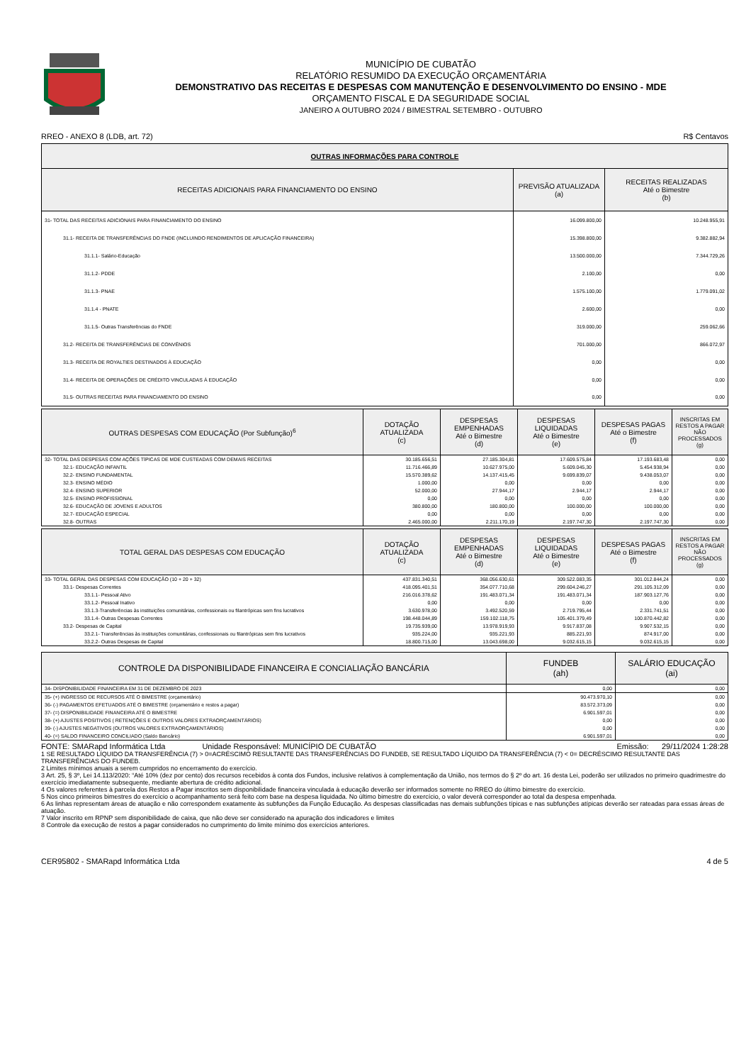MUNICÍPIO DE CUBATÃO
RELATÓRIO RESUMIDO DA EXECUÇÃO ORÇAMENTÁRIA
DEMONSTRATIVO DAS RECEITAS E DESPESAS COM MANUTENÇÃO E DESENVOLVIMENTO DO ENSINO - MDE
ORÇAMENTO FISCAL E DA SEGURIDADE SOCIAL
JANEIRO A OUTUBRO 2024 / BIMESTRAL SETEMBRO - OUTUBRO
RREO - ANEXO 8 (LDB, art. 72) R$ Centavos
| OUTRAS INFORMAÇÕES PARA CONTROLE | | |
| --- | --- | --- |
| RECEITAS ADICIONAIS PARA FINANCIAMENTO DO ENSINO | PREVISÃO ATUALIZADA (a) | RECEITAS REALIZADAS Até o Bimestre (b) |
| 31- TOTAL DAS RECEITAS ADICIONAIS PARA FINANCIAMENTO DO ENSINO | 16.099.800,00 | 10.248.955,91 |
| 31.1- RECEITA DE TRANSFERÊNCIAS DO FNDE (INCLUINDO RENDIMENTOS DE APLICAÇÃO FINANCEIRA) | 15.398.800,00 | 9.382.882,94 |
| 31.1.1- Salário-Educação | 13.500.000,00 | 7.344.729,26 |
| 31.1.2- PDDE | 2.100,00 | 0,00 |
| 31.1.3- PNAE | 1.575.100,00 | 1.779.091,02 |
| 31.1.4 - PNATE | 2.600,00 | 0,00 |
| 31.1.5- Outras Transferências do FNDE | 319.000,00 | 259.062,66 |
| 31.2- RECEITA DE TRANSFERÊNCIAS DE CONVÊNIOS | 701.000,00 | 866.072,97 |
| 31.3- RECEITA DE ROYALTIES DESTINADOS À EDUCAÇÃO | 0,00 | 0,00 |
| 31.4- RECEITA DE OPERAÇÕES DE CRÉDITO VINCULADAS À EDUCAÇÃO | 0,00 | 0,00 |
| 31.5- OUTRAS RECEITAS PARA FINANCIAMENTO DO ENSINO | 0,00 | 0,00 |
| OUTRAS DESPESAS COM EDUCAÇÃO (Por Subfunção)<sup>6</sup> | DOTAÇÃO ATUALIZADA (c) | DESPESAS EMPENHADAS Até o Bimestre (d) | DESPESAS LIQUIDADAS Até o Bimestre (e) | DESPESAS PAGAS Até o Bimestre (f) | INSCRITAS EM RESTOS A PAGAR NÃO PROCESSADOS (g) |
| --- | --- | --- | --- | --- | --- |
| 32- TOTAL DAS DESPESAS COM AÇÕES TÍPICAS DE MDE CUSTEADAS COM DEMAIS RECEITAS | 30.185.656,51 | 27.185.304,81 | 17.609.575,84 | 17.193.683,48 | 0,00 |
| 32.1- EDUCAÇÃO INFANTIL | 11.716.466,89 | 10.627.975,00 | 5.609.045,30 | 5.454.938,94 | 0,00 |
| 32.2- ENSINO FUNDAMENTAL | 15.570.389,62 | 14.137.415,45 | 9.699.839,07 | 9.438.053,07 | 0,00 |
| 32.3- ENSINO MÉDIO | 1.000,00 | 0,00 | 0,00 | 0,00 | 0,00 |
| 32.4- ENSINO SUPERIOR | 52.000,00 | 27.944,17 | 2.944,17 | 2.944,17 | 0,00 |
| 32.5- ENSINO PROFISSIONAL | 0,00 | 0,00 | 0,00 | 0,00 | 0,00 |
| 32.6- EDUCAÇÃO DE JOVENS E ADULTOS | 380.800,00 | 180.800,00 | 100.000,00 | 100.000,00 | 0,00 |
| 32.7- EDUCAÇÃO ESPECIAL | 0,00 | 0,00 | 0,00 | 0,00 | 0,00 |
| 32.8- OUTRAS | 2.465.000,00 | 2.211.170,19 | 2.197.747,30 | 2.197.747,30 | 0,00 |
| TOTAL GERAL DAS DESPESAS COM EDUCAÇÃO | DOTAÇÃO ATUALIZADA (c) | DESPESAS EMPENHADAS Até o Bimestre (d) | DESPESAS LIQUIDADAS Até o Bimestre (e) | DESPESAS PAGAS Até o Bimestre (f) | INSCRITAS EM RESTOS A PAGAR NÃO PROCESSADOS (g) |
| --- | --- | --- | --- | --- | --- |
| 33- TOTAL GERAL DAS DESPESAS COM EDUCAÇÃO (10 + 20 + 32) | 437.831.340,51 | 368.056.630,61 | 309.522.083,35 | 301.012.844,24 | 0,00 |
| 33.1- Despesas Correntes | 418.095.401,51 | 354.077.710,68 | 299.604.246,27 | 291.105.312,09 | 0,00 |
| 33.1.1- Pessoal Ativo | 216.016.378,62 | 191.483.071,34 | 191.483.071,34 | 187.903.127,76 | 0,00 |
| 33.1.2- Pessoal Inativo | 0,00 | 0,00 | 0,00 | 0,00 | 0,00 |
| 33.1.3-Transferências às instituições comunitárias, confessionais ou filantrópicas sem fins lucrativos | 3.630.978,00 | 3.492.520,59 | 2.719.795,44 | 2.331.741,51 | 0,00 |
| 33.1.4- Outras Despesas Correntes | 198.448.044,89 | 159.102.118,75 | 105.401.379,49 | 100.870.442,82 | 0,00 |
| 33.2- Despesas de Capital | 19.735.939,00 | 13.978.919,93 | 9.917.837,08 | 9.907.532,15 | 0,00 |
| 33.2.1- Transferências às instituições comunitárias, confessionais ou filantrópicas sem fins lucrativos | 935.224,00 | 935.221,93 | 885.221,93 | 874.917,00 | 0,00 |
| 33.2.2- Outras Despesas de Capital | 18.800.715,00 | 13.043.698,00 | 9.032.615,15 | 9.032.615,15 | 0,00 |
| CONTROLE DA DISPONIBILIDADE FINANCEIRA E CONCIALIAÇÃO BANCÁRIA | FUNDEB (ah) | SALÁRIO EDUCAÇÃO (ai) |
| --- | --- | --- |
| 34- DISPONIBILIDADE FINANCEIRA EM 31 DE DEZEMBRO DE 2023 | 0,00 | 0,00 |
| 35- (+) INGRESSO DE RECURSOS ATÉ O BIMESTRE (orçamentário) | 90.473.970,10 | 0,00 |
| 36- (-) PAGAMENTOS EFETUADOS ATÉ O BIMESTRE (orçamentário e restos a pagar) | 83.572.373,09 | 0,00 |
| 37- (=) DISPONIBILIDADE FINANCEIRA ATÉ O BIMESTRE | 6.901.597,01 | 0,00 |
| 38- (+) AJUSTES POSITIVOS ( RETENÇÕES E OUTROS VALORES EXTRAORÇAMENTÁRIOS) | 0,00 | 0,00 |
| 39- (-) AJUSTES NEGATIVOS (OUTROS VALORES EXTRAORÇAMENTÁRIOS) | 0,00 | 0,00 |
| 40- (=) SALDO FINANCEIRO CONCILIADO (Saldo Bancário) | 6.901.597,01 | 0,00 |
FONTE: SMARapd Informática Ltda Unidade Responsável: MUNICÍPIO DE CUBATÃO Emissão: 29/11/2024 1:28:28
1 SE RESULTADO LÍQUIDO DA TRANSFERÊNCIA (7) > 0=ACRÉSCIMO RESULTANTE DAS TRANSFERÊNCIAS DO FUNDEB, SE RESULTADO LÍQUIDO DA TRANSFERÊNCIA (7) < 0= DECRÉSCIMO RESULTANTE DAS TRANSFERÊNCIAS DO FUNDEB.
2 Limites mínimos anuais a serem cumpridos no encerramento do exercício.
3 Art. 25, § 3º, Lei 14.113/2020: “Até 10% (dez por cento) dos recursos recebidos à conta dos Fundos, inclusive relativos à complementação da União, nos termos do § 2º do art. 16 desta Lei, poderão ser utilizados no primeiro quadrimestre do exercício imediatamente subsequente, mediante abertura de crédito adicional.
4 Os valores referentes à parcela dos Restos a Pagar inscritos sem disponibilidade financeira vinculada à educação deverão ser informados somente no RREO do último bimestre do exercício.
5 Nos cinco primeiros bimestres do exercício o acompanhamento será feito com base na despesa liquidada. No último bimestre do exercício, o valor deverá corresponder ao total da despesa empenhada.
6 As linhas representam áreas de atuação e não correspondem exatamente às subfunções da Função Educação. As despesas classificadas nas demais subfunções típicas e nas subfunções atípicas deverão ser rateadas para essas áreas de atuação.
7 Valor inscrito em RPNP sem disponibilidade de caixa, que não deve ser considerado na apuração dos indicadores e limites
8 Controle da execução de restos a pagar considerados no cumprimento do limite mínimo dos exercícios anteriores.
CER95802 - SMARapd Informática Ltda 4 de 5